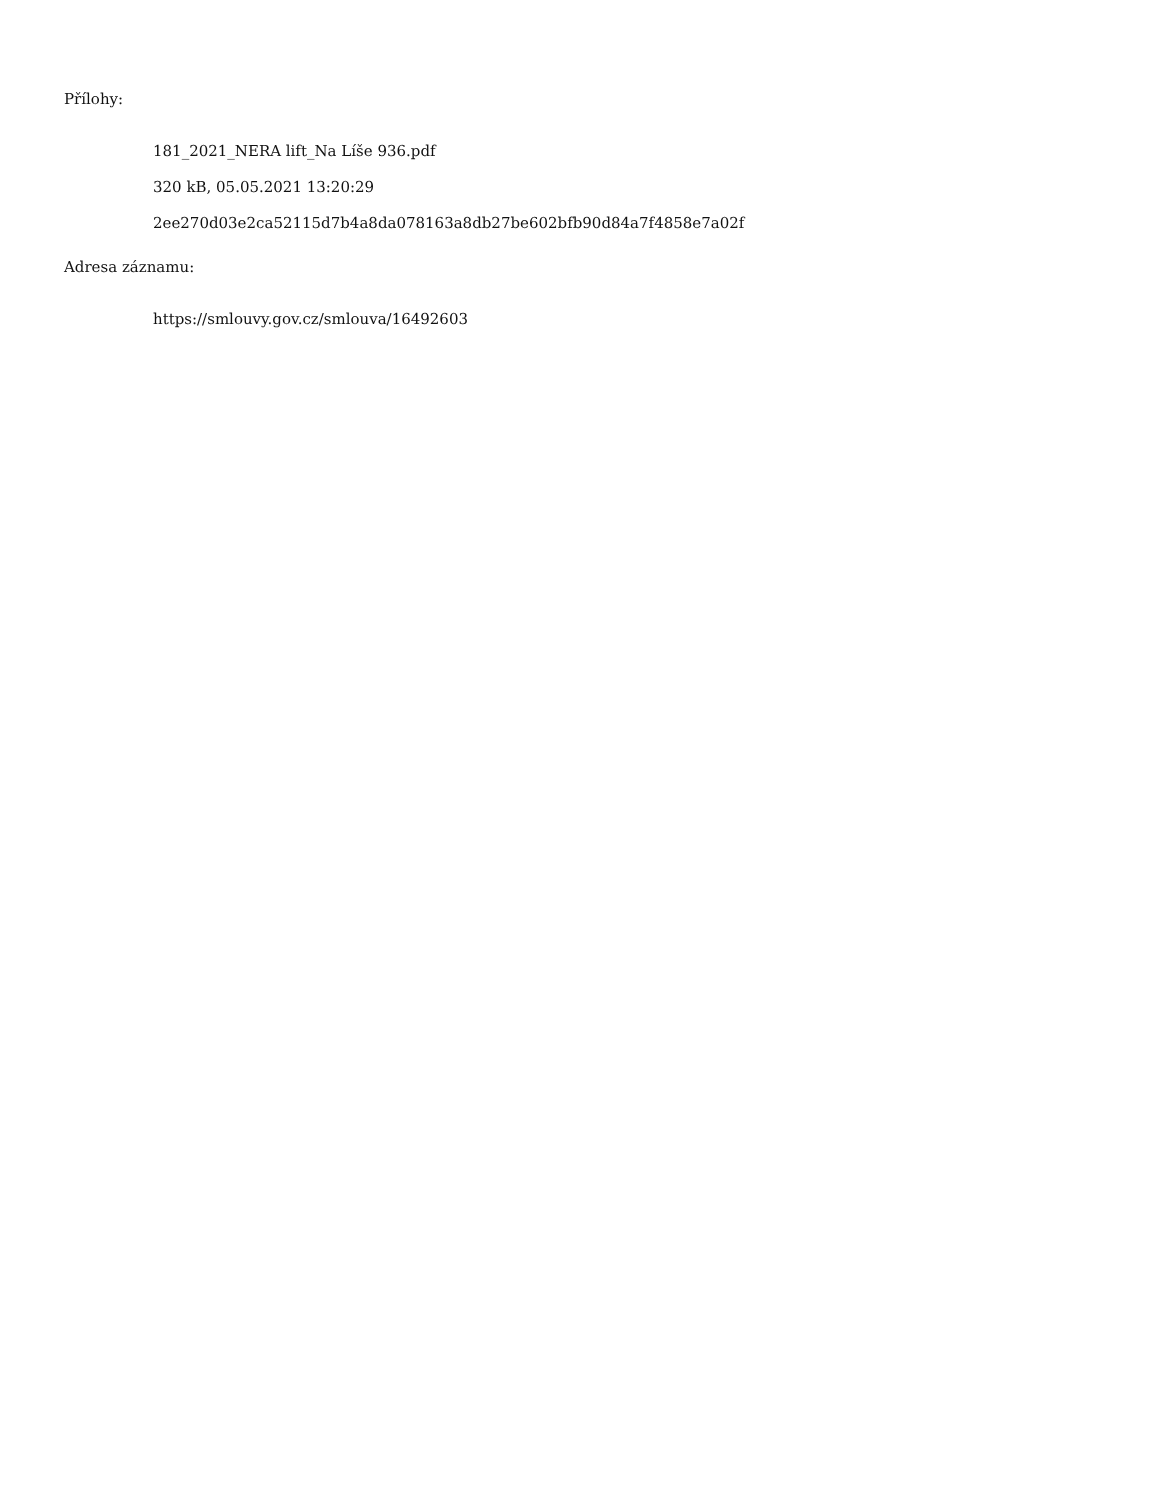Přílohy:
181_2021_NERA lift_Na Líše 936.pdf
320 kB, 05.05.2021 13:20:29
2ee270d03e2ca52115d7b4a8da078163a8db27be602bfb90d84a7f4858e7a02f
Adresa záznamu:
https://smlouvy.gov.cz/smlouva/16492603